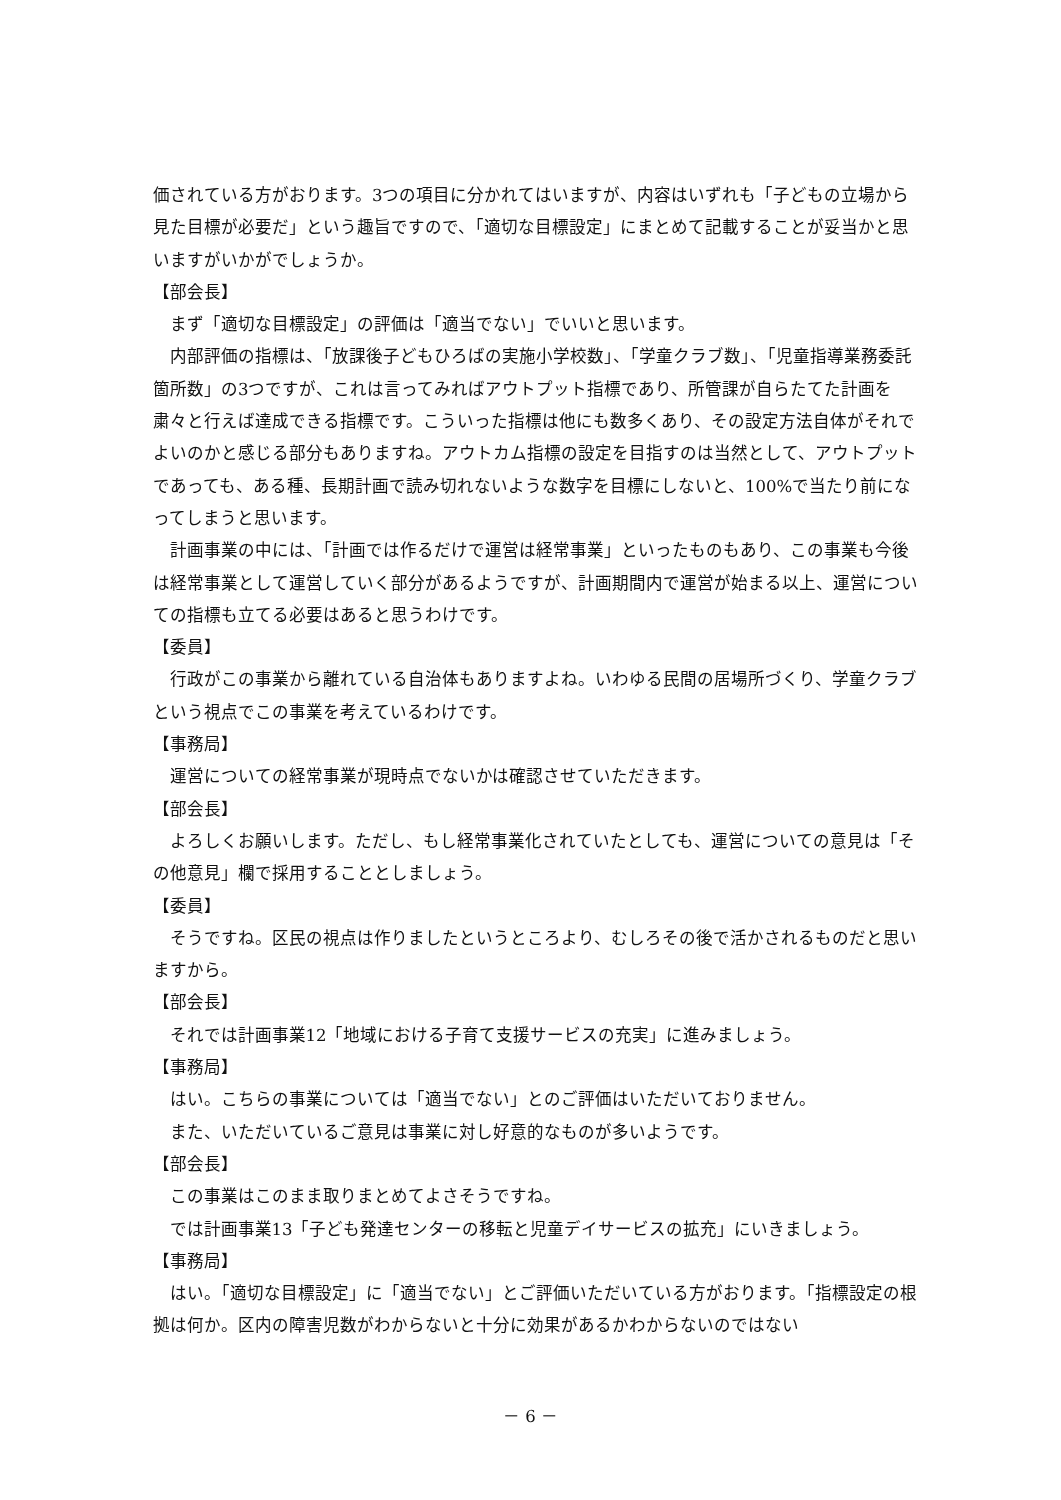価されている方がおります。3つの項目に分かれてはいますが、内容はいずれも「子どもの立場から見た目標が必要だ」という趣旨ですので、「適切な目標設定」にまとめて記載することが妥当かと思いますがいかがでしょうか。
【部会長】
まず「適切な目標設定」の評価は「適当でない」でいいと思います。
内部評価の指標は、「放課後子どもひろばの実施小学校数」、「学童クラブ数」、「児童指導業務委託箇所数」の3つですが、これは言ってみればアウトプット指標であり、所管課が自らたてた計画を粛々と行えば達成できる指標です。こういった指標は他にも数多くあり、その設定方法自体がそれでよいのかと感じる部分もありますね。アウトカム指標の設定を目指すのは当然として、アウトプットであっても、ある種、長期計画で読み切れないような数字を目標にしないと、100%で当たり前になってしまうと思います。
計画事業の中には、「計画では作るだけで運営は経常事業」といったものもあり、この事業も今後は経常事業として運営していく部分があるようですが、計画期間内で運営が始まる以上、運営についての指標も立てる必要はあると思うわけです。
【委員】
行政がこの事業から離れている自治体もありますよね。いわゆる民間の居場所づくり、学童クラブという視点でこの事業を考えているわけです。
【事務局】
運営についての経常事業が現時点でないかは確認させていただきます。
【部会長】
よろしくお願いします。ただし、もし経常事業化されていたとしても、運営についての意見は「その他意見」欄で採用することとしましょう。
【委員】
そうですね。区民の視点は作りましたというところより、むしろその後で活かされるものだと思いますから。
【部会長】
それでは計画事業12「地域における子育て支援サービスの充実」に進みましょう。
【事務局】
はい。こちらの事業については「適当でない」とのご評価はいただいておりません。
また、いただいているご意見は事業に対し好意的なものが多いようです。
【部会長】
この事業はこのまま取りまとめてよさそうですね。
では計画事業13「子ども発達センターの移転と児童デイサービスの拡充」にいきましょう。
【事務局】
はい。「適切な目標設定」に「適当でない」とご評価いただいている方がおります。「指標設定の根拠は何か。区内の障害児数がわからないと十分に効果があるかわからないのではない
－ 6 －